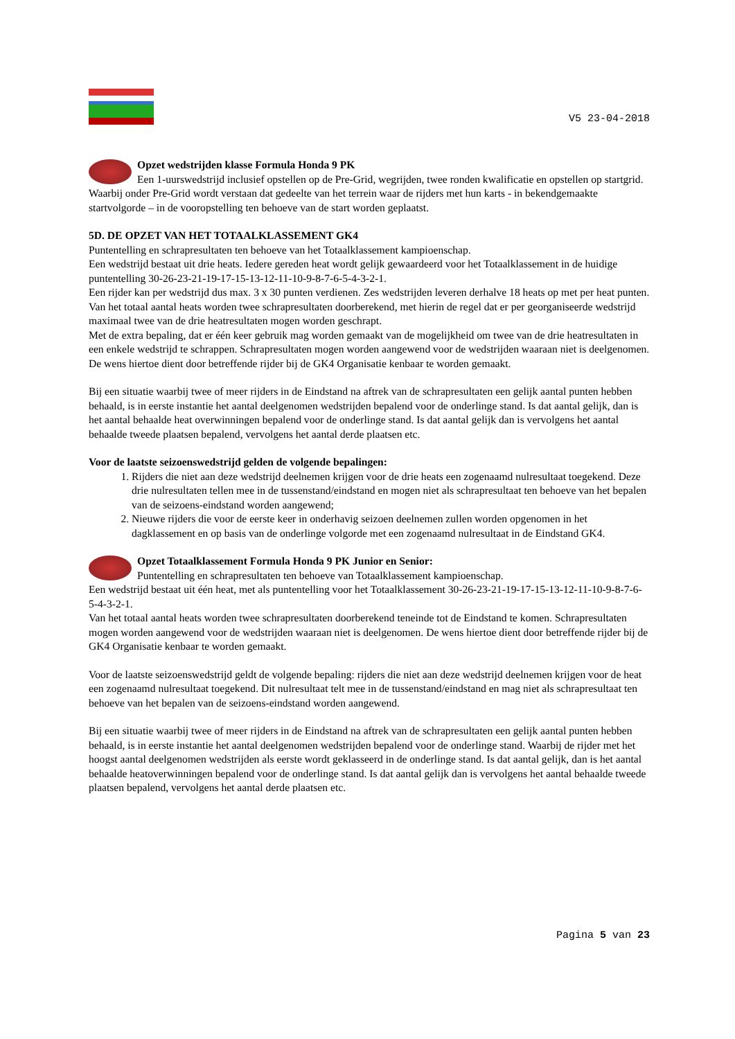V5 23-04-2018
Opzet wedstrijden klasse Formula Honda 9 PK
Een 1-uurswedstrijd inclusief opstellen op de Pre-Grid, wegrijden, twee ronden kwalificatie en opstellen op startgrid. Waarbij onder Pre-Grid wordt verstaan dat gedeelte van het terrein waar de rijders met hun karts - in bekendgemaakte startvolgorde – in de vooropstelling ten behoeve van de start worden geplaatst.
5D. DE OPZET VAN HET TOTAALKLASSEMENT GK4
Puntentelling en schrapresultaten ten behoeve van het Totaalklassement kampioenschap.
Een wedstrijd bestaat uit drie heats. Iedere gereden heat wordt gelijk gewaardeerd voor het Totaalklassement in de huidige puntentelling 30-26-23-21-19-17-15-13-12-11-10-9-8-7-6-5-4-3-2-1.
Een rijder kan per wedstrijd dus max. 3 x 30 punten verdienen. Zes wedstrijden leveren derhalve 18 heats op met per heat punten.
Van het totaal aantal heats worden twee schrapresultaten doorberekend, met hierin de regel dat er per georganiseerde wedstrijd maximaal twee van de drie heatresultaten mogen worden geschrapt.
Met de extra bepaling, dat er één keer gebruik mag worden gemaakt van de mogelijkheid om twee van de drie heatresultaten in een enkele wedstrijd te schrappen. Schrapresultaten mogen worden aangewend voor de wedstrijden waaraan niet is deelgenomen. De wens hiertoe dient door betreffende rijder bij de GK4 Organisatie kenbaar te worden gemaakt.
Bij een situatie waarbij twee of meer rijders in de Eindstand na aftrek van de schrapresultaten een gelijk aantal punten hebben behaald, is in eerste instantie het aantal deelgenomen wedstrijden bepalend voor de onderlinge stand. Is dat aantal gelijk, dan is het aantal behaalde heat overwinningen bepalend voor de onderlinge stand. Is dat aantal gelijk dan is vervolgens het aantal behaalde tweede plaatsen bepalend, vervolgens het aantal derde plaatsen etc.
Voor de laatste seizoenswedstrijd gelden de volgende bepalingen:
1. Rijders die niet aan deze wedstrijd deelnemen krijgen voor de drie heats een zogenaamd nulresultaat toegekend. Deze drie nulresultaten tellen mee in de tussenstand/eindstand en mogen niet als schrapresultaat ten behoeve van het bepalen van de seizoens-eindstand worden aangewend;
2. Nieuwe rijders die voor de eerste keer in onderhavig seizoen deelnemen zullen worden opgenomen in het dagklassement en op basis van de onderlinge volgorde met een zogenaamd nulresultaat in de Eindstand GK4.
Opzet Totaalklassement Formula Honda 9 PK Junior en Senior:
Puntentelling en schrapresultaten ten behoeve van Totaalklassement kampioenschap.
Een wedstrijd bestaat uit één heat, met als puntentelling voor het Totaalklassement 30-26-23-21-19-17-15-13-12-11-10-9-8-7-6-5-4-3-2-1.
Van het totaal aantal heats worden twee schrapresultaten doorberekend teneinde tot de Eindstand te komen. Schrapresultaten mogen worden aangewend voor de wedstrijden waaraan niet is deelgenomen. De wens hiertoe dient door betreffende rijder bij de GK4 Organisatie kenbaar te worden gemaakt.
Voor de laatste seizoenswedstrijd geldt de volgende bepaling: rijders die niet aan deze wedstrijd deelnemen krijgen voor de heat een zogenaamd nulresultaat toegekend. Dit nulresultaat telt mee in de tussenstand/eindstand en mag niet als schrapresultaat ten behoeve van het bepalen van de seizoens-eindstand worden aangewend.
Bij een situatie waarbij twee of meer rijders in de Eindstand na aftrek van de schrapresultaten een gelijk aantal punten hebben behaald, is in eerste instantie het aantal deelgenomen wedstrijden bepalend voor de onderlinge stand. Waarbij de rijder met het hoogst aantal deelgenomen wedstrijden als eerste wordt geklasseerd in de onderlinge stand. Is dat aantal gelijk, dan is het aantal behaalde heatoverwinningen bepalend voor de onderlinge stand. Is dat aantal gelijk dan is vervolgens het aantal behaalde tweede plaatsen bepalend, vervolgens het aantal derde plaatsen etc.
Pagina 5 van 23